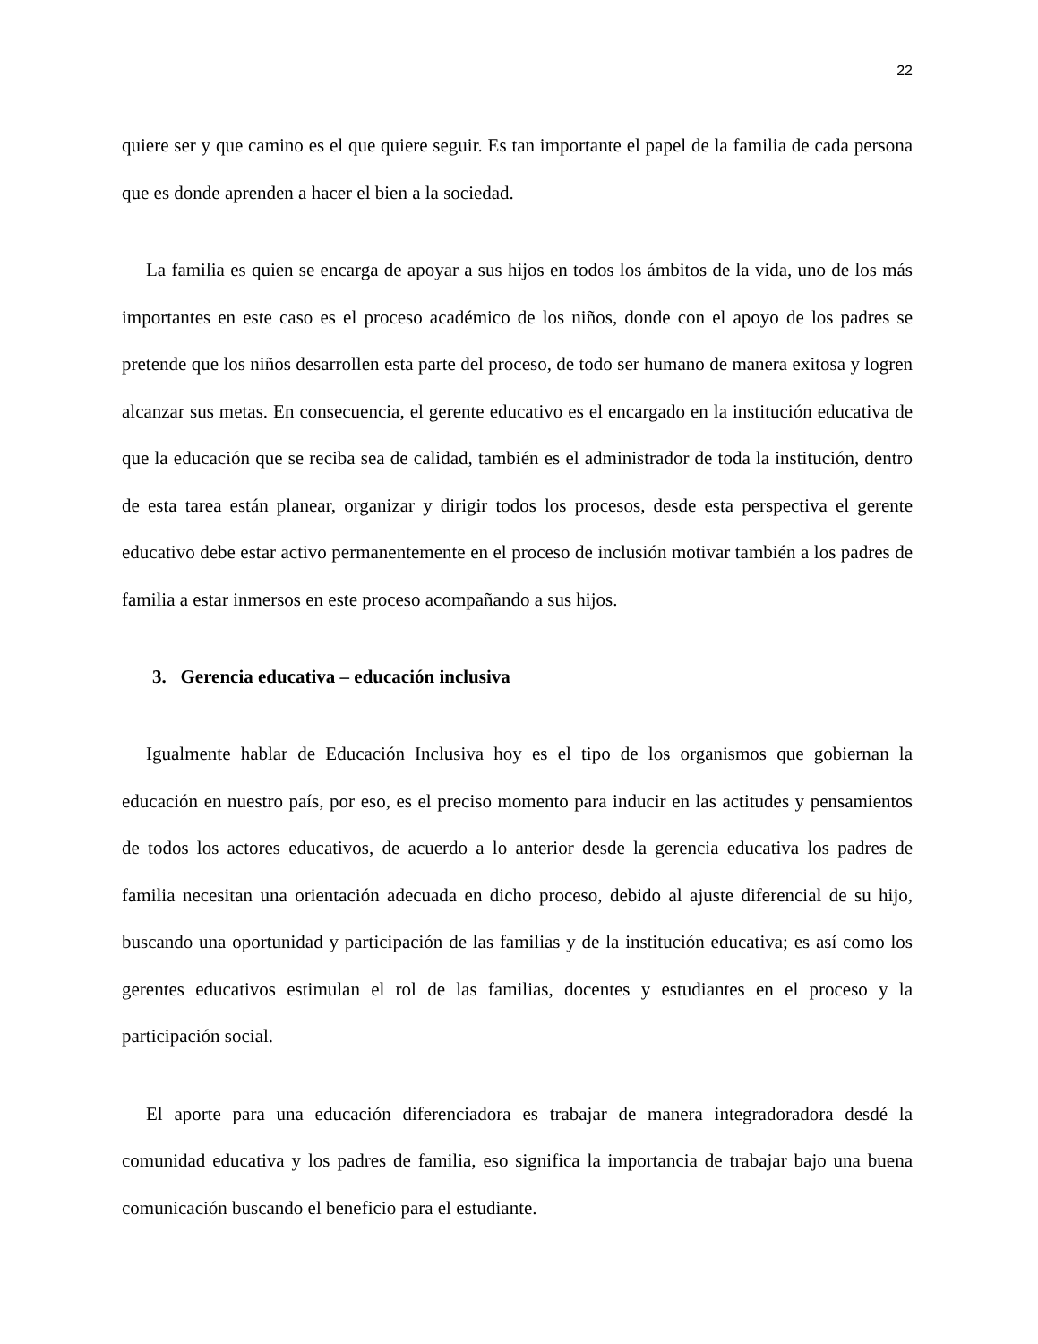22
quiere ser y que camino es el que quiere seguir. Es tan importante el papel de la familia de cada persona que es donde aprenden a hacer el bien a la sociedad.
La familia es quien se encarga de apoyar a sus hijos en todos los ámbitos de la vida, uno de los más importantes en este caso es el proceso académico de los niños, donde con el apoyo de los padres se pretende que los niños desarrollen esta parte del proceso, de todo ser humano de manera exitosa y logren alcanzar sus metas. En consecuencia, el gerente educativo es el encargado en la institución educativa de que la educación que se reciba sea de calidad, también es el administrador de toda la institución, dentro de esta tarea están planear, organizar y dirigir todos los procesos, desde esta perspectiva el gerente educativo debe estar activo permanentemente en el proceso de inclusión motivar también a los padres de familia a estar inmersos en este proceso acompañando a sus hijos.
3. Gerencia educativa – educación inclusiva
Igualmente hablar de Educación Inclusiva hoy es el tipo de los organismos que gobiernan la educación en nuestro país, por eso, es el preciso momento para inducir en las actitudes y pensamientos de todos los actores educativos, de acuerdo a lo anterior desde la gerencia educativa los padres de familia necesitan una orientación adecuada en dicho proceso, debido al ajuste diferencial de su hijo, buscando una oportunidad y participación de las familias y de la institución educativa; es así como los gerentes educativos estimulan el rol de las familias, docentes y estudiantes en el proceso y la participación social.
El aporte para una educación diferenciadora es trabajar de manera integradoradora desdé la comunidad educativa y los padres de familia, eso significa la importancia de trabajar bajo una buena comunicación buscando el beneficio para el estudiante.